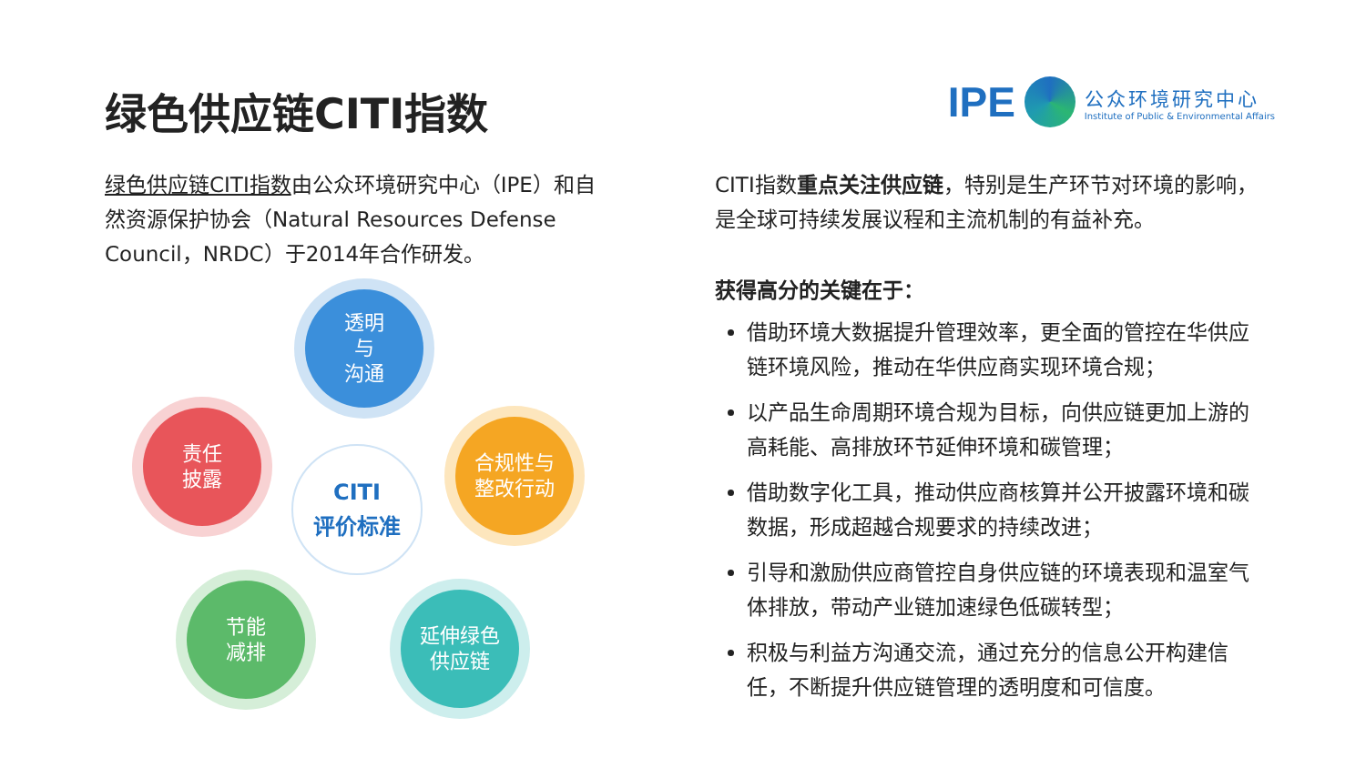绿色供应链CITI指数
IPE
公众环境研究中心
Institute of Public & Environmental Affairs
绿色供应链CITI指数由公众环境研究中心（IPE）和自然资源保护协会（Natural Resources Defense Council，NRDC）于2014年合作研发。
透明
与
沟通
合规性与
整改行动
延伸绿色
供应链
节能
减排
责任
披露
CITI
评价标准
CITI指数重点关注供应链，特别是生产环节对环境的影响，是全球可持续发展议程和主流机制的有益补充。
获得高分的关键在于：
借助环境大数据提升管理效率，更全面的管控在华供应链环境风险，推动在华供应商实现环境合规；
以产品生命周期环境合规为目标，向供应链更加上游的高耗能、高排放环节延伸环境和碳管理；
借助数字化工具，推动供应商核算并公开披露环境和碳数据，形成超越合规要求的持续改进；
引导和激励供应商管控自身供应链的环境表现和温室气体排放，带动产业链加速绿色低碳转型；
积极与利益方沟通交流，通过充分的信息公开构建信任，不断提升供应链管理的透明度和可信度。